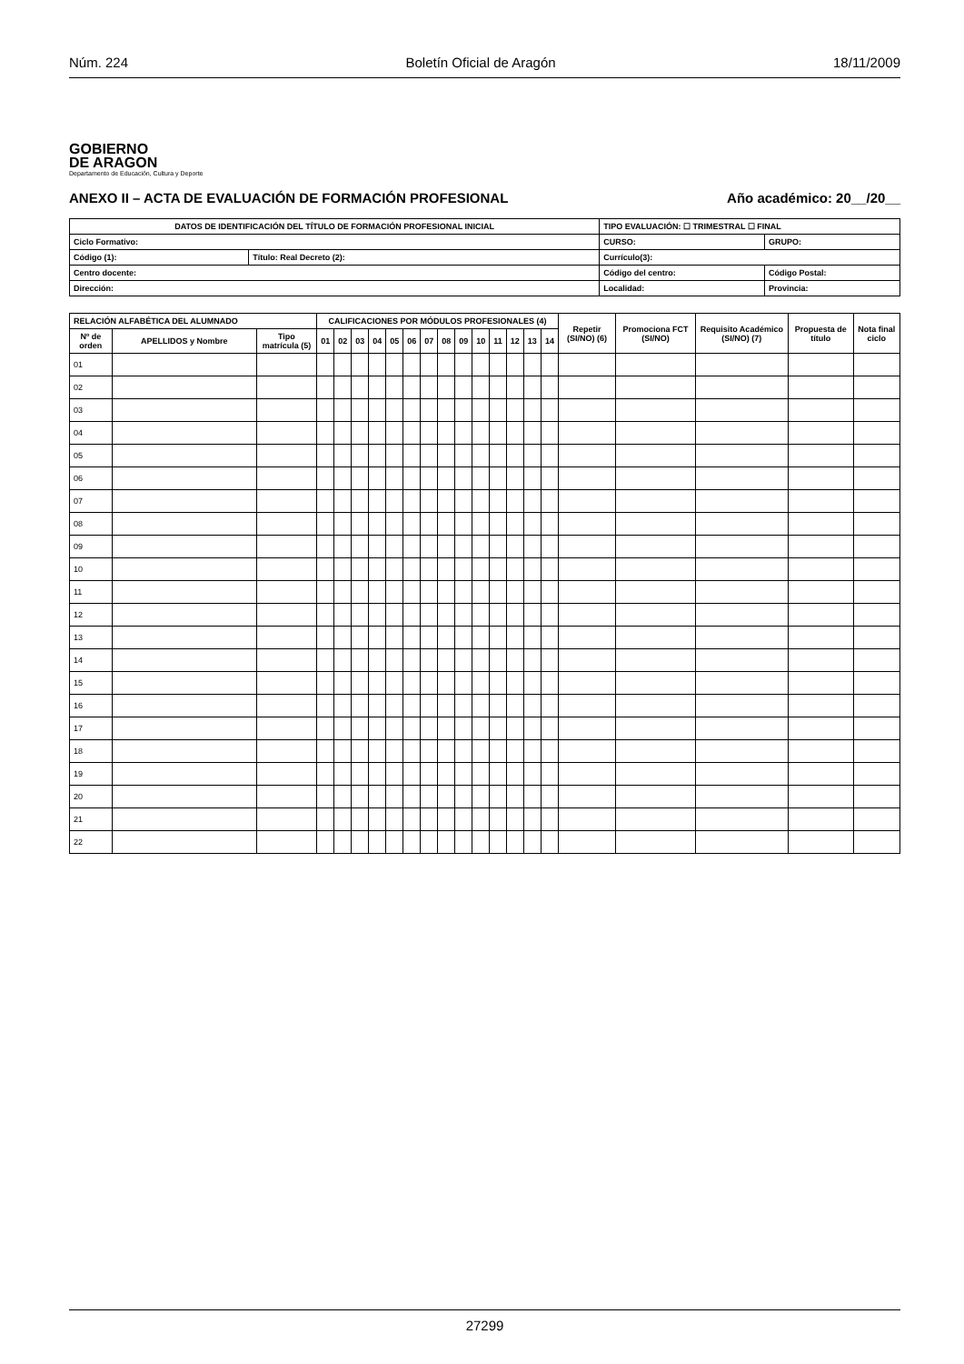Núm. 224 Boletín Oficial de Aragón 18/11/2009
GOBIERNO
DE ARAGON
Departamento de Educación, Cultura y Deporte
ANEXO II – ACTA DE EVALUACIÓN DE FORMACIÓN PROFESIONAL Año académico: 20__/20__
| DATOS DE IDENTIFICACIÓN DEL TÍTULO DE FORMACIÓN PROFESIONAL INICIAL | | | TIPO EVALUACIÓN: ☐ TRIMESTRAL ☐ FINAL | |
| --- | --- | --- | --- | --- |
| Ciclo Formativo: | | | CURSO: | GRUPO: |
| Código (1): | Título: Real Decreto (2): | Currículo(3): | | |
| Centro docente: | | Código del centro: | | Código Postal: |
| Dirección: | | Localidad: | | Provincia: |
| RELACIÓN ALFABÉTICA DEL ALUMNADO | | | CALIFICACIONES POR MÓDULOS PROFESIONALES (4) | | | | | | | | | | | | | | Repetir (SI/NO) (6) | Promociona FCT (SI/NO) | Requisito Académico (SI/NO) (7) | Propuesta de título | Nota final ciclo |
| --- | --- | --- | --- | --- | --- | --- | --- | --- | --- | --- | --- | --- | --- | --- | --- | --- | --- | --- | --- | --- | --- |
| Nº de orden | APELLIDOS y Nombre | Tipo matrícula (5) | 01 | 02 | 03 | 04 | 05 | 06 | 07 | 08 | 09 | 10 | 11 | 12 | 13 | 14 | | | | | |
| 01 | | | | | | | | | | | | | | | | | | | | | |
| 02 | | | | | | | | | | | | | | | | | | | | | |
| 03 | | | | | | | | | | | | | | | | | | | | | |
| 04 | | | | | | | | | | | | | | | | | | | | | |
| 05 | | | | | | | | | | | | | | | | | | | | | |
| 06 | | | | | | | | | | | | | | | | | | | | | |
| 07 | | | | | | | | | | | | | | | | | | | | | |
| 08 | | | | | | | | | | | | | | | | | | | | | |
| 09 | | | | | | | | | | | | | | | | | | | | | |
| 10 | | | | | | | | | | | | | | | | | | | | | |
| 11 | | | | | | | | | | | | | | | | | | | | | |
| 12 | | | | | | | | | | | | | | | | | | | | | |
| 13 | | | | | | | | | | | | | | | | | | | | | |
| 14 | | | | | | | | | | | | | | | | | | | | | |
| 15 | | | | | | | | | | | | | | | | | | | | | |
| 16 | | | | | | | | | | | | | | | | | | | | | |
| 17 | | | | | | | | | | | | | | | | | | | | | |
| 18 | | | | | | | | | | | | | | | | | | | | | |
| 19 | | | | | | | | | | | | | | | | | | | | | |
| 20 | | | | | | | | | | | | | | | | | | | | | |
| 21 | | | | | | | | | | | | | | | | | | | | | |
| 22 | | | | | | | | | | | | | | | | | | | | | |
27299